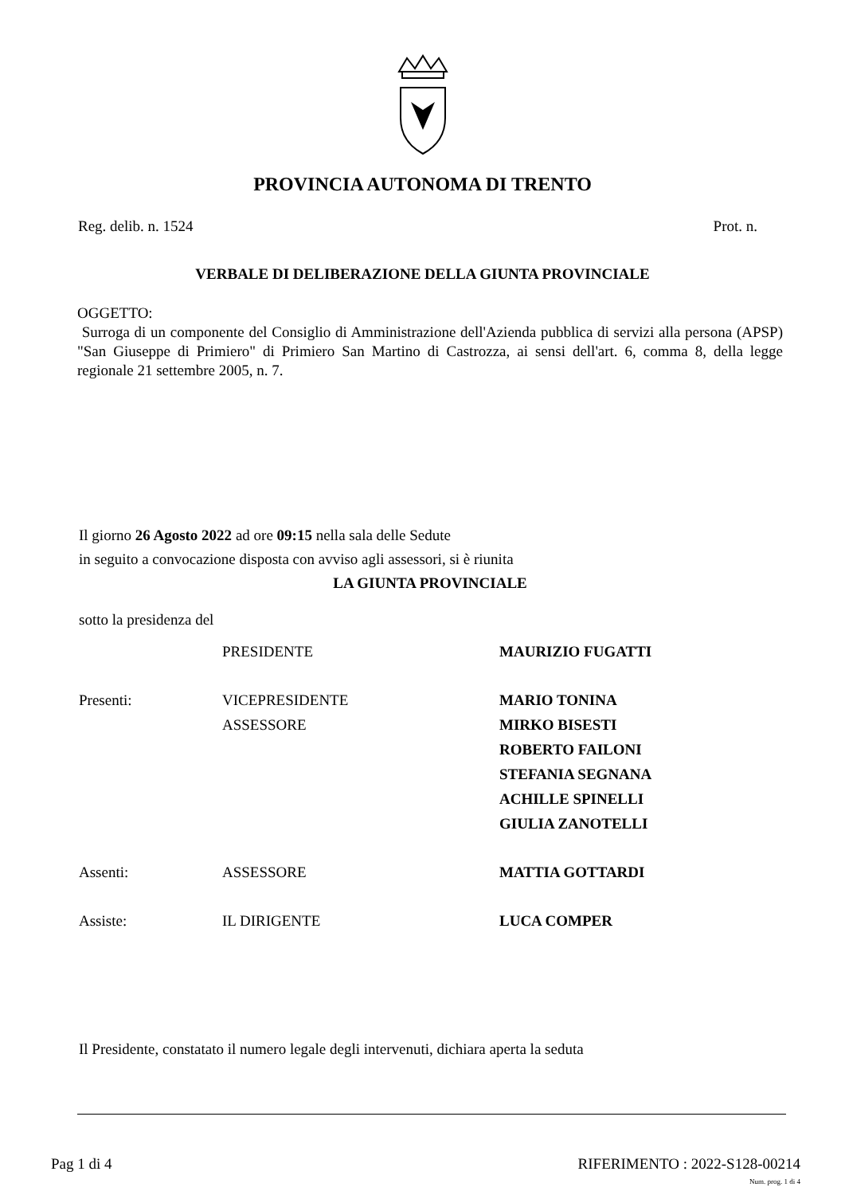PROVINCIA AUTONOMA DI TRENTO
Reg. delib. n. 1524 Prot. n.
VERBALE DI DELIBERAZIONE DELLA GIUNTA PROVINCIALE
OGGETTO:
Surroga di un componente del Consiglio di Amministrazione dell'Azienda pubblica di servizi alla persona (APSP) "San Giuseppe di Primiero" di Primiero San Martino di Castrozza, ai sensi dell'art. 6, comma 8, della legge regionale 21 settembre 2005, n. 7.
Il giorno 26 Agosto 2022 ad ore 09:15 nella sala delle Sedute
in seguito a convocazione disposta con avviso agli assessori, si è riunita
LA GIUNTA PROVINCIALE
sotto la presidenza del
| | PRESIDENTE | MAURIZIO FUGATTI |
| Presenti: | VICEPRESIDENTE | MARIO TONINA |
| | ASSESSORE | MIRKO BISESTI |
| | | ROBERTO FAILONI |
| | | STEFANIA SEGNANA |
| | | ACHILLE SPINELLI |
| | | GIULIA ZANOTELLI |
| Assenti: | ASSESSORE | MATTIA GOTTARDI |
| Assiste: | IL DIRIGENTE | LUCA COMPER |
Il Presidente, constatato il numero legale degli intervenuti, dichiara aperta la seduta
Pag 1 di 4 RIFERIMENTO : 2022-S128-00214
Num. prog. 1 di 4